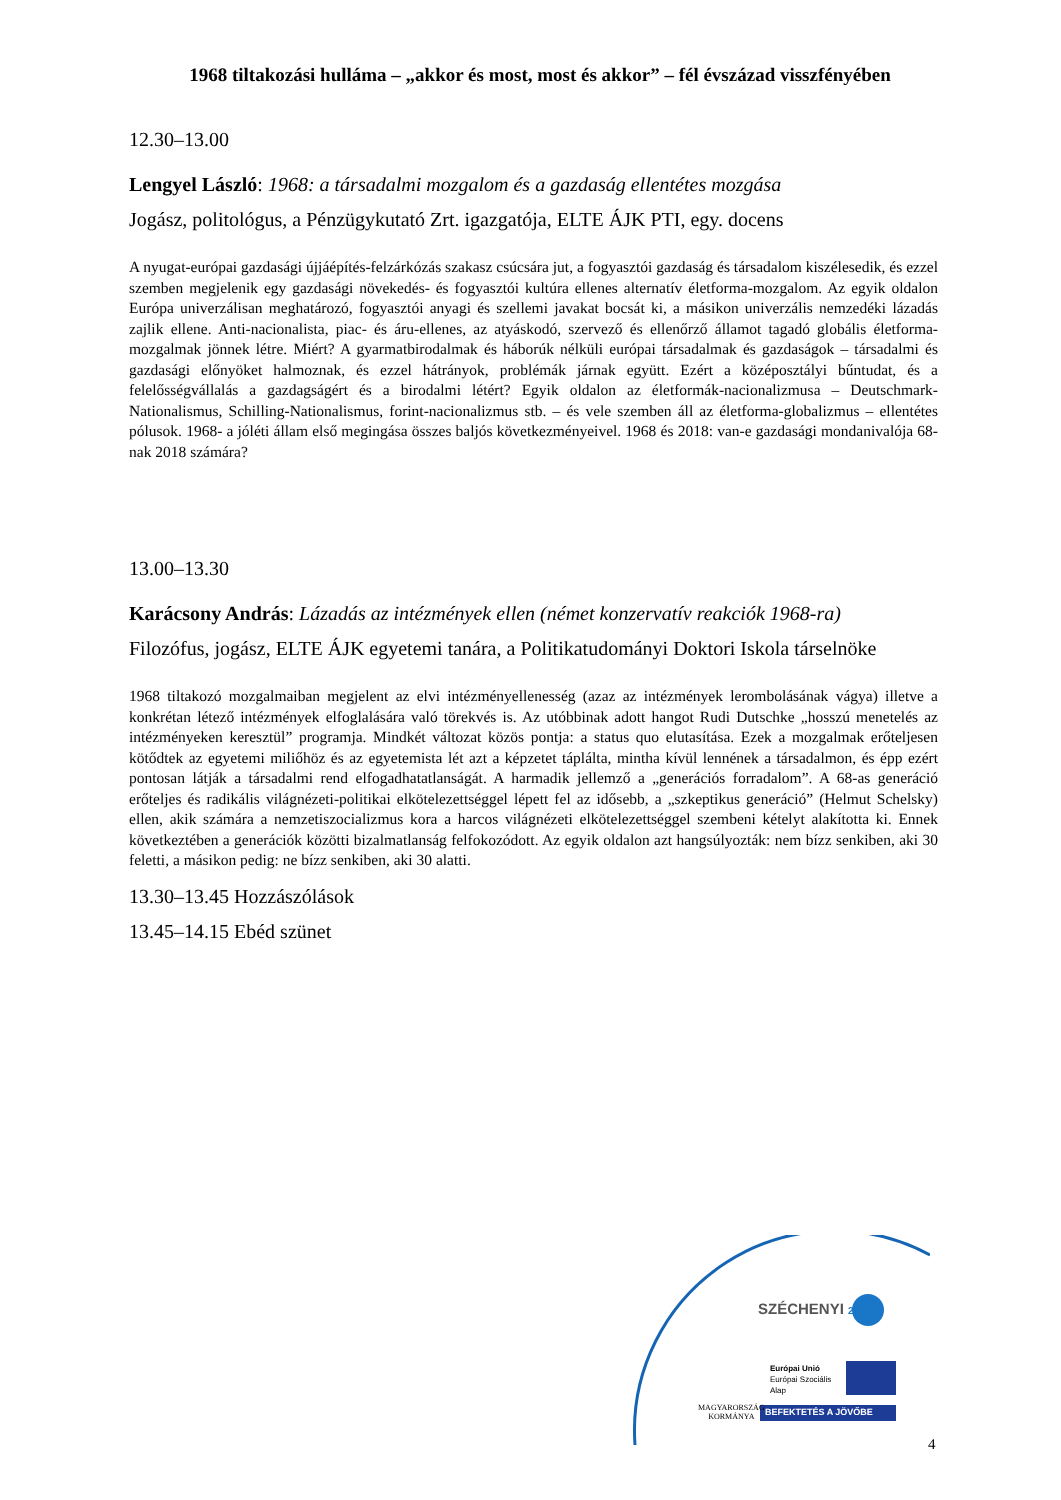1968 tiltakozási hulláma – „akkor és most, most és akkor” – fél évszázad visszfényében
12.30–13.00
Lengyel László: 1968: a társadalmi mozgalom és a gazdaság ellentétes mozgása
Jogász, politológus, a Pénzügykutató Zrt. igazgatója, ELTE ÁJK PTI, egy. docens
A nyugat-európai gazdasági újjáépítés-felzárkózás szakasz csúcsára jut, a fogyasztói gazdaság és társadalom kiszélesedik, és ezzel szemben megjelenik egy gazdasági növekedés- és fogyasztói kultúra ellenes alternatív életforma-mozgalom. Az egyik oldalon Európa univerzálisan meghatározó, fogyasztói anyagi és szellemi javakat bocsát ki, a másikon univerzális nemzedéki lázadás zajlik ellene. Anti-nacionalista, piac- és áru-ellenes, az atyáskodó, szervező és ellenőrző államot tagadó globális életforma-mozgalmak jönnek létre. Miért? A gyarmatbirodalmak és háborúk nélküli európai társadalmak és gazdaságok – társadalmi és gazdasági előnyöket halmoznak, és ezzel hátrányok, problémák járnak együtt. Ezért a középosztályi bűntudat, és a felelősségvállalás a gazdagságért és a birodalmi létért? Egyik oldalon az életformák-nacionalizmusa – Deutschmark-Nationalismus, Schilling-Nationalismus, forint-nacionalizmus stb. – és vele szemben áll az életforma-globalizmus – ellentétes pólusok. 1968- a jóléti állam első megingása összes baljós következményeivel. 1968 és 2018: van-e gazdasági mondanivalója 68-nak 2018 számára?
13.00–13.30
Karácsony András: Lázadás az intézmények ellen (német konzervatív reakciók 1968-ra)
Filozófus, jogász, ELTE ÁJK egyetemi tanára, a Politikatudományi Doktori Iskola társelnöke
1968 tiltakozó mozgalmaiban megjelent az elvi intézményellenesség (azaz az intézmények lerombolásának vágya) illetve a konkrétan létező intézmények elfoglalására való törekvés is. Az utóbbinak adott hangot Rudi Dutschke „hosszú menetelés az intézményeken keresztül” programja. Mindkét változat közös pontja: a status quo elutasítása. Ezek a mozgalmak erőteljesen kötődtek az egyetemi miliőhöz és az egyetemista lét azt a képzetet táplálta, mintha kívül lennének a társadalmon, és épp ezért pontosan látják a társadalmi rend elfogadhatatlanságát. A harmadik jellemző a „generációs forradalom”. A 68-as generáció erőteljes és radikális világnézeti-politikai elkötelezettséggel lépett fel az idősebb, a „szkeptikus generáció” (Helmut Schelsky) ellen, akik számára a nemzetiszocializmus kora a harcos világnézeti elkötelezettséggel szembeni kételyt alakította ki. Ennek következtében a generációk közötti bizalmatlanság felfokozódott. Az egyik oldalon azt hangsúlyozták: nem bízz senkiben, aki 30 feletti, a másikon pedig: ne bízz senkiben, aki 30 alatti.
13.30–13.45 Hozzászólások
13.45–14.15 Ebéd szünet
SZÉCHENYI 2020
Európai Unió
Európai Szociális
Alap
MAGYARORSZÁG
KORMÁNYA
BEFEKTETÉS A JÖVŐBE
4